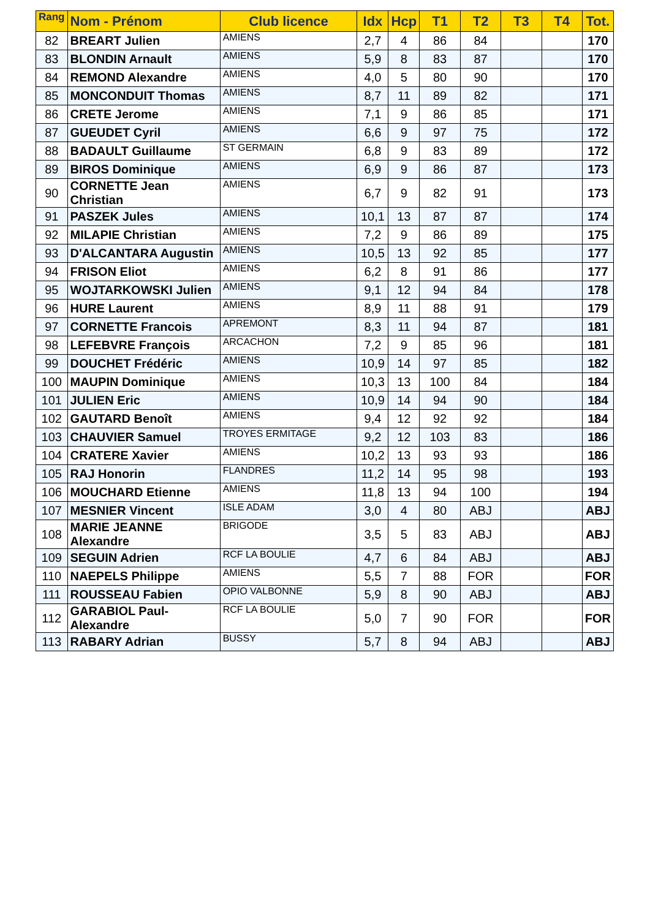| Rang | Nom - Prénom | Club licence | Idx | Hcp | T1 | T2 | T3 | T4 | Tot. |
| --- | --- | --- | --- | --- | --- | --- | --- | --- | --- |
| 82 | BREART Julien | AMIENS | 2,7 | 4 | 86 | 84 | | | 170 |
| 83 | BLONDIN Arnault | AMIENS | 5,9 | 8 | 83 | 87 | | | 170 |
| 84 | REMOND Alexandre | AMIENS | 4,0 | 5 | 80 | 90 | | | 170 |
| 85 | MONCONDUIT Thomas | AMIENS | 8,7 | 11 | 89 | 82 | | | 171 |
| 86 | CRETE Jerome | AMIENS | 7,1 | 9 | 86 | 85 | | | 171 |
| 87 | GUEUDET Cyril | AMIENS | 6,6 | 9 | 97 | 75 | | | 172 |
| 88 | BADAULT Guillaume | ST GERMAIN | 6,8 | 9 | 83 | 89 | | | 172 |
| 89 | BIROS Dominique | AMIENS | 6,9 | 9 | 86 | 87 | | | 173 |
| 90 | CORNETTE Jean Christian | AMIENS | 6,7 | 9 | 82 | 91 | | | 173 |
| 91 | PASZEK Jules | AMIENS | 10,1 | 13 | 87 | 87 | | | 174 |
| 92 | MILAPIE Christian | AMIENS | 7,2 | 9 | 86 | 89 | | | 175 |
| 93 | D'ALCANTARA Augustin | AMIENS | 10,5 | 13 | 92 | 85 | | | 177 |
| 94 | FRISON Eliot | AMIENS | 6,2 | 8 | 91 | 86 | | | 177 |
| 95 | WOJTARKOWSKI Julien | AMIENS | 9,1 | 12 | 94 | 84 | | | 178 |
| 96 | HURE Laurent | AMIENS | 8,9 | 11 | 88 | 91 | | | 179 |
| 97 | CORNETTE Francois | APREMONT | 8,3 | 11 | 94 | 87 | | | 181 |
| 98 | LEFEBVRE François | ARCACHON | 7,2 | 9 | 85 | 96 | | | 181 |
| 99 | DOUCHET Frédéric | AMIENS | 10,9 | 14 | 97 | 85 | | | 182 |
| 100 | MAUPIN Dominique | AMIENS | 10,3 | 13 | 100 | 84 | | | 184 |
| 101 | JULIEN Eric | AMIENS | 10,9 | 14 | 94 | 90 | | | 184 |
| 102 | GAUTARD Benoît | AMIENS | 9,4 | 12 | 92 | 92 | | | 184 |
| 103 | CHAUVIER Samuel | TROYES ERMITAGE | 9,2 | 12 | 103 | 83 | | | 186 |
| 104 | CRATERE Xavier | AMIENS | 10,2 | 13 | 93 | 93 | | | 186 |
| 105 | RAJ Honorin | FLANDRES | 11,2 | 14 | 95 | 98 | | | 193 |
| 106 | MOUCHARD Etienne | AMIENS | 11,8 | 13 | 94 | 100 | | | 194 |
| 107 | MESNIER Vincent | ISLE ADAM | 3,0 | 4 | 80 | ABJ | | | ABJ |
| 108 | MARIE JEANNE Alexandre | BRIGODE | 3,5 | 5 | 83 | ABJ | | | ABJ |
| 109 | SEGUIN Adrien | RCF LA BOULIE | 4,7 | 6 | 84 | ABJ | | | ABJ |
| 110 | NAEPELS Philippe | AMIENS | 5,5 | 7 | 88 | FOR | | | FOR |
| 111 | ROUSSEAU Fabien | OPIO VALBONNE | 5,9 | 8 | 90 | ABJ | | | ABJ |
| 112 | GARABIOL Paul-Alexandre | RCF LA BOULIE | 5,0 | 7 | 90 | FOR | | | FOR |
| 113 | RABARY Adrian | BUSSY | 5,7 | 8 | 94 | ABJ | | | ABJ |